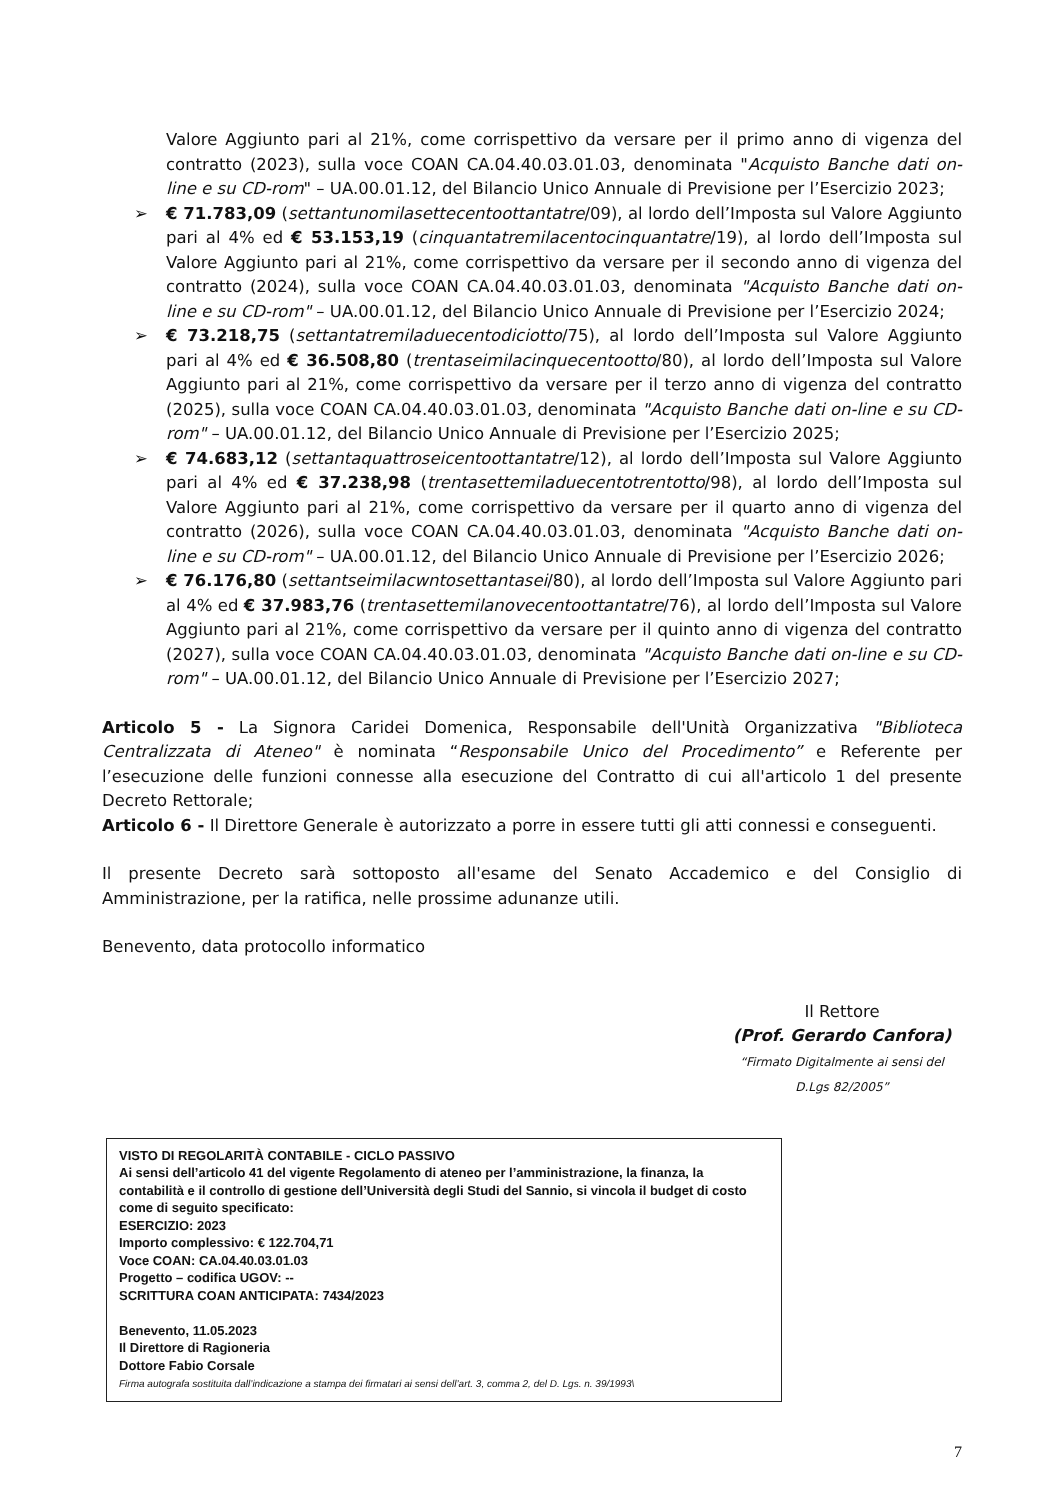Valore Aggiunto pari al 21%, come corrispettivo da versare per il primo anno di vigenza del contratto (2023), sulla voce COAN CA.04.40.03.01.03, denominata "Acquisto Banche dati on-line e su CD-rom" – UA.00.01.12, del Bilancio Unico Annuale di Previsione per l’Esercizio 2023;
➢ € 71.783,09 (settantunomilasettecentoottantatre/09), al lordo dell’Imposta sul Valore Aggiunto pari al 4% ed € 53.153,19 (cinquantatremilacentocinquantatre/19), al lordo dell’Imposta sul Valore Aggiunto pari al 21%, come corrispettivo da versare per il secondo anno di vigenza del contratto (2024), sulla voce COAN CA.04.40.03.01.03, denominata "Acquisto Banche dati on-line e su CD-rom" – UA.00.01.12, del Bilancio Unico Annuale di Previsione per l’Esercizio 2024;
➢ € 73.218,75 (settantatremiladuecentodiciotto/75), al lordo dell’Imposta sul Valore Aggiunto pari al 4% ed € 36.508,80 (trentaseimilacinquecentootto/80), al lordo dell’Imposta sul Valore Aggiunto pari al 21%, come corrispettivo da versare per il terzo anno di vigenza del contratto (2025), sulla voce COAN CA.04.40.03.01.03, denominata "Acquisto Banche dati on-line e su CD-rom" – UA.00.01.12, del Bilancio Unico Annuale di Previsione per l’Esercizio 2025;
➢ € 74.683,12 (settantaquattroseicentoottantatre/12), al lordo dell’Imposta sul Valore Aggiunto pari al 4% ed € 37.238,98 (trentasettemiladuecentotrentotto/98), al lordo dell’Imposta sul Valore Aggiunto pari al 21%, come corrispettivo da versare per il quarto anno di vigenza del contratto (2026), sulla voce COAN CA.04.40.03.01.03, denominata "Acquisto Banche dati on-line e su CD-rom" – UA.00.01.12, del Bilancio Unico Annuale di Previsione per l’Esercizio 2026;
➢ € 76.176,80 (settantseimilacwntosettantasei/80), al lordo dell’Imposta sul Valore Aggiunto pari al 4% ed € 37.983,76 (trentasettemilanovecentoottantatre/76), al lordo dell’Imposta sul Valore Aggiunto pari al 21%, come corrispettivo da versare per il quinto anno di vigenza del contratto (2027), sulla voce COAN CA.04.40.03.01.03, denominata "Acquisto Banche dati on-line e su CD-rom" – UA.00.01.12, del Bilancio Unico Annuale di Previsione per l’Esercizio 2027;
Articolo 5 - La Signora Caridei Domenica, Responsabile dell'Unità Organizzativa "Biblioteca Centralizzata di Ateneo" è nominata “Responsabile Unico del Procedimento” e Referente per l’esecuzione delle funzioni connesse alla esecuzione del Contratto di cui all'articolo 1 del presente Decreto Rettorale;
Articolo 6 - Il Direttore Generale è autorizzato a porre in essere tutti gli atti connessi e conseguenti.
Il presente Decreto sarà sottoposto all'esame del Senato Accademico e del Consiglio di Amministrazione, per la ratifica, nelle prossime adunanze utili.
Benevento, data protocollo informatico
Il Rettore
(Prof. Gerardo Canfora)
“Firmato Digitalmente ai sensi del
D.Lgs 82/2005”
VISTO DI REGOLARITÀ CONTABILE - CICLO PASSIVO
Ai sensi dell’articolo 41 del vigente Regolamento di ateneo per l’amministrazione, la finanza, la contabilità e il controllo di gestione dell’Università degli Studi del Sannio, si vincola il budget di costo come di seguito specificato:
ESERCIZIO: 2023
Importo complessivo: € 122.704,71
Voce COAN: CA.04.40.03.01.03
Progetto – codifica UGOV: --
SCRITTURA COAN ANTICIPATA: 7434/2023
Benevento, 11.05.2023
Il Direttore di Ragioneria
Dottore Fabio Corsale
Firma autografa sostituita dall’indicazione a stampa dei firmatari ai sensi dell’art. 3, comma 2, del D. Lgs. n. 39/1993\
7